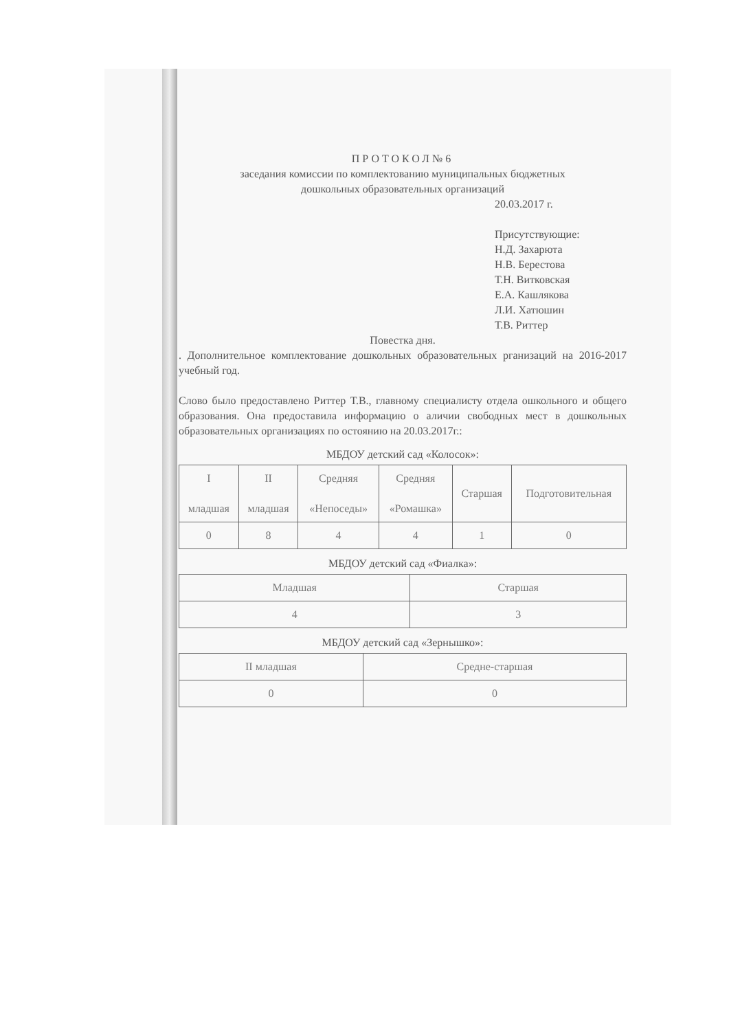ПРОТОКОЛ№6
заседания комиссии по комплектованию муниципальных бюджетных
дошкольных образовательных организаций
20.03.2017 г.
Присутствующие:
Н.Д. Захарюта
Н.В. Берестова
Т.Н. Витковская
Е.А. Кашлякова
Л.И. Хатюшин
Т.В. Риттер
Повестка дня.
. Дополнительное комплектование дошкольных образовательных рганизаций на 2016-2017 учебный год.
Слово было предоставлено Риттер Т.В., главному специалисту отдела ошкольного и общего образования. Она предоставила информацию о аличии свободных мест в дошкольных образовательных организациях по остоянию на 20.03.2017г.:
МБДОУ детский сад «Колосок»:
| I младшая | II младшая | Средняя «Непоседы» | Средняя «Ромашка» | Старшая | Подготовительная |
| 0 | 8 | 4 | 4 | 1 | 0 |
МБДОУ детский сад «Фиалка»:
| Младшая | Старшая |
| 4 | 3 |
МБДОУ детский сад «Зернышко»:
| II младшая | Средне-старшая |
| 0 | 0 |